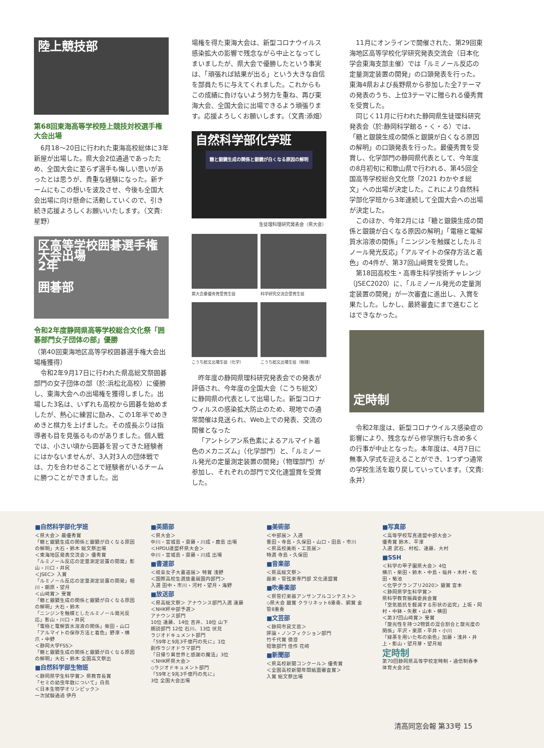陸上競技部
第68回東海高等学校陸上競技対校選手権大会出場
6月18〜20日に行われた東海高校総体に3年新屋が出場した。県大会2位通過であったため、全国大会に至らず選手も悔しい思いがあったとは思うが、貴重な経験になった。新チームにもこの想いを波及させ、今後も全国大会出場に向け懸命に活動していくので、引き続き応援よろしくお願いいたします。（文責:星野）
区高等学校囲碁選手権大会出場
2年
囲碁部
令和2年度静岡県高等学校総合文化祭「囲碁部門女子団体の部」優勝
（第40回東海地区高等学校囲碁選手権大会出場権獲得）
令和2年9月17日に行われた県高総文祭囲碁部門の女子団体の部（於:浜松北高校）に優勝し、東海大会への出場権を獲得しました。出場した3名は、いずれも高校から囲碁を始めましたが、熱心に練習に励み、この1年半でめきめきと棋力を上げました。その成長ぶりは指導者も目を見張るものがありました。個人戦では、小さい頃から囲碁を習ってきた経験者にはかないませんが、3人対3人の団体戦では、力を合わせることで経験者がいるチームに勝つことができました。出
場権を得た東海大会は、新型コロナウイルス感染拡大の影響で残念ながら中止となってしまいましたが、県大会で優勝したという事実は、「頑張れば結果が出る」という大きな自信を部員たちに与えてくれました。これからもこの成績に負けないよう努力を重ね、再び東海大会、全国大会に出場できるよう頑張ります。応援よろしくお願いします。（文責:添畑）
自然科学部化学班
糖と銀鏡生成の関係と銀鏡が白くなる原因の解明
生徒理科理研究発表会（県大会）
県大会最優秀賞受賞生徒
科学研究交流会受賞生徒
こうち総文出場生徒（化学）
こうち総文出場生徒（物理）
昨年度の静岡県理科研究発表会での発表が評価され、今年度の全国大会（こうち総文）に静岡県の代表として出場した。新型コロナウィルスの感染拡大防止のため、現地での通常開催は見送られ、Web上での発表、交流の開催となった
「アントシアン系色素によるアルマイト着色のメカニズム」（化学部門）と、「ルミノール発光の定量測定装置の開発」（物理部門）が参加し、それぞれの部門で文化連盟賞を受賞した。
11月にオンラインで開催された、第29回東海地区高等学校化学研究発表交流会（日本化学会東海支部主催）では「ルミノール反応の定量測定装置の開発」の口頭発表を行った。東海4県および長野県から参加した全7テーマの発表のうち、上位3テーマに贈られる優秀賞を受賞した。
同じく11月に行われた静岡県生徒理科研究発表会（於:静岡科学館る・く・る）では、「糖と銀鏡生成の関係と銀鏡が白くなる原因の解明」の口頭発表を行った。最優秀賞を受賞し、化学部門の静岡県代表として、今年度の8月初旬に和歌山県で行われる、第45回全国高等学校総合文化祭「2021 わかやま総文」への出場が決定した。これにより自然科学部化学班から3年連続して全国大会への出場が決定した。
このほか、今年2月には「糖と銀鏡生成の関係と銀鏡が白くなる原因の解明」「電極と電解質水溶液の関係」「ニンジンを触媒としたルミノール発光反応」「アルマイトの保存方法と着色」の4件が、第37回山﨑賞を受賞した。
第18回高校生・高専生科学技術チャレンジ（JSEC2020）に、「ルミノール発光の定量測定装置の開発」が一次審査に進出し、入賞を果たした。しかし、最終審査にまで進むことはできなかった。
定時制
令和2年度は、新型コロナウイルス感染症の影響により、残念ながら修学旅行も含め多くの行事が中止となった。本年度は、4月7日に無事入学式を迎えることができ、1つずつ通常の学校生活を取り戻していっています。（文責:永井）
■自然科学部化学班
＜県大会＞ 最優秀賞
「糖と銀鏡生成の関係と銀鏡が白くなる原因の解明」大石・鈴木 総文祭出場
＜東海地区発表交流会＞ 優秀賞
「ルミノール反応の定量測定装置の開発」影山・川口・井尻
＜JSEC＞ 入賞
「ルミノール反応の定量測定装置の開発」相川・朝原・望月
＜山﨑賞＞ 受賞
「糖と銀鏡生成の関係と銀鏡が白くなる原因の解明」大石・鈴木
「ニンジンを触媒としたルミノール発光反応」影山・川口・井尻
「電極と電解質水溶液の関係」柴田・山口
「アルマイトの保存方法と着色」野澤・横爪・中野
＜静岡大学FSS＞
「糖と銀鏡生成の関係と銀鏡が白くなる原因の解明」大石・鈴木 全国高文祭出
■自然科学部生物班
＜静岡県学生科学賞＞ 県教育長賞
「セミの幼虫年数について」白鳥
＜日本生物学オリンピック＞
一次試験通過 伊丹
■英語部
＜県大会＞
中川・宮城島・齋藤・川成・鹿島 出場
＜HPDU連盟杯県大会＞
中川・宮城島・齋藤・川成 出場
■書道部
＜岐阜女子大書道展＞ 特賞 浅野
＜国際高校生選抜書展国内部門＞
入選 田中・市川・河村・望月・海野
■放送部
＜県高総文祭＞ アナウンス部門入選 遠藤
＜NHK杯中部予選＞
アナウンス部門
10位 遠藤、14位 吉井、18位 山下
朗読部門 12位 石川、13位 伏見
ラジオドキュメント部門
「59年と9兆3千億円の先に」1位
創作ラジオドラマ部門
「日帰り異世界と感謝の魔法」3位
＜NHK杯県大会＞
◇ラジオドキュメント部門
「59年と9兆3千億円の先に」
3位 全国大会出場
■美術部
＜中部展＞ 入選
豊田・寺島・久保田・山口・田島・市川
＜県高校美術・工芸展＞
特選 寺島・久保田
■音楽部
＜県高総文祭＞
器楽・管弦楽専門部 文化連盟賞
■吹奏楽部
＜県管打楽器アンサンブルコンテスト＞
◇県大会 銀賞 クラリネット6重奏、銅賞 金管8重奏
■文芸部
＜静岡市民文芸＞
評論・ノンフィクション部門
竹千代賞 徳澄
短歌部門 佳作 花﨑
■新聞部
＜県高校新聞コンクール＞ 優秀賞
＜全国高校新聞年間紙面審査賞＞
入賞 総文祭出場
■写真部
＜高等学校写真連盟中部大会＞
優秀賞 鈴木、平澤
入選 武石、村松、遠藤、大村
■SSH
＜科学の甲子園県大会＞ 4位
横爪・柴田・鈴木・中島・福井・木村・松田・菊池
＜化学グランプリ2020＞ 銀賞 宮本
＜静岡県学生科学賞＞
県科学教育振興委員会賞
「空気抵抗を軽減する形状の追究」上坂・岡村・中鉢・矢敷・山本・横田
＜第37回山﨑賞＞ 受賞
「旋光性を持つ2物質の混合割合と旋光度の関係」平沢・栗原・平井・小川
「緑茶を用いた布の染色」加藤・浅井・井上・影山・望月芽・望月裕
定時制
第70回静岡県高等学校定時制・通信制春季体育大会3位
清高同窓会報 第33号 15